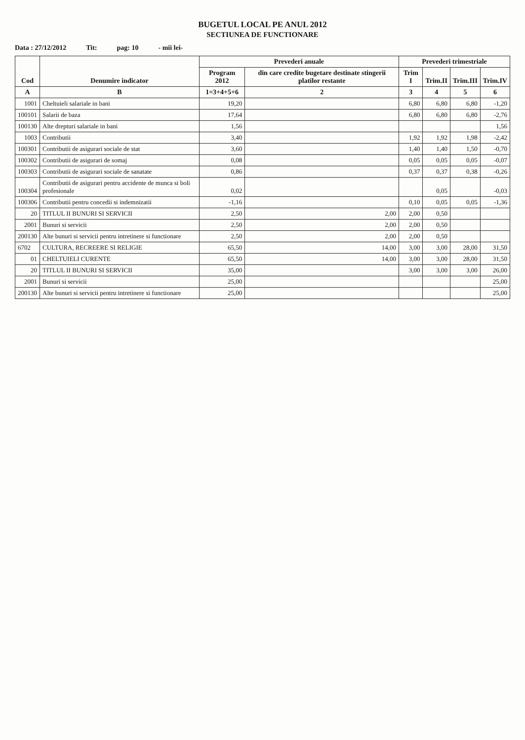BUGETUL LOCAL PE ANUL 2012
SECTIUNEA DE FUNCTIONARE
Data : 27/12/2012 Tit: pag: 10 - mii lei-
| Cod | Denumire indicator | Prevederi anuale | | Prevederi trimestriale | | | |
| --- | --- | --- | --- | --- | --- | --- | --- |
| | | Program 2012 | din care credite bugetare destinate stingerii platilor restante | Trim I | Trim.II | Trim.III | Trim.IV |
| A | B | 1=3+4+5+6 | 2 | 3 | 4 | 5 | 6 |
| 1001 | Cheltuieli salariale in bani | 19,20 | | 6,80 | 6,80 | 6,80 | -1,20 |
| 100101 | Salarii de baza | 17,64 | | 6,80 | 6,80 | 6,80 | -2,76 |
| 100130 | Alte drepturi salariale in bani | 1,56 | | | | | 1,56 |
| 1003 | Contributii | 3,40 | | 1,92 | 1,92 | 1,98 | -2,42 |
| 100301 | Contributii de asigurari sociale de stat | 3,60 | | 1,40 | 1,40 | 1,50 | -0,70 |
| 100302 | Contributii de asigurari de somaj | 0,08 | | 0,05 | 0,05 | 0,05 | -0,07 |
| 100303 | Contributii de asigurari sociale de sanatate | 0,86 | | 0,37 | 0,37 | 0,38 | -0,26 |
| 100304 | Contributii de asigurari pentru accidente de munca si boli profesionale | 0,02 | | | 0,05 | | -0,03 |
| 100306 | Contributii pentru concedii si indemnizatii | -1,16 | | 0,10 | 0,05 | 0,05 | -1,36 |
| 20 | TITLUL II BUNURI SI SERVICII | 2,50 | 2,00 | 2,00 | 0,50 | | |
| 2001 | Bunuri si servicii | 2,50 | 2,00 | 2,00 | 0,50 | | |
| 200130 | Alte bunuri si servicii pentru intretinere si functionare | 2,50 | 2,00 | 2,00 | 0,50 | | |
| 6702 | CULTURA, RECREERE SI RELIGIE | 65,50 | 14,00 | 3,00 | 3,00 | 28,00 | 31,50 |
| 01 | CHELTUIELI CURENTE | 65,50 | 14,00 | 3,00 | 3,00 | 28,00 | 31,50 |
| 20 | TITLUL II BUNURI SI SERVICII | 35,00 | | 3,00 | 3,00 | 3,00 | 26,00 |
| 2001 | Bunuri si servicii | 25,00 | | | | | 25,00 |
| 200130 | Alte bunuri si servicii pentru intretinere si functionare | 25,00 | | | | | 25,00 |